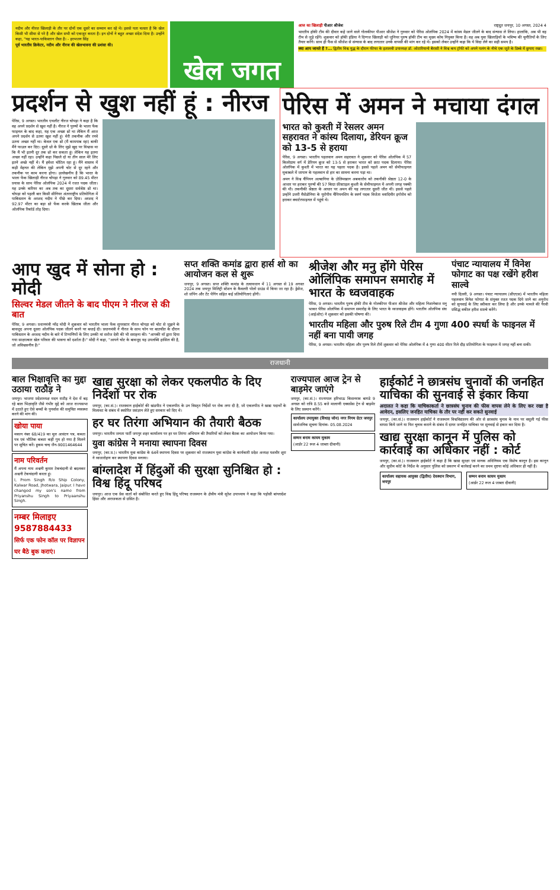नदीम और नीरज खिलाड़ी के तौर पर दोनों एक दूसरे का सम्मान कर रहे थे। इससे पता चलता है कि खेल किसी भी सीमा से परे है और खेल सभी को एकजुट करता है। इन दोनों ने बहुत अच्छा संदेश दिया है। उन्होंने कहा, "यह भारत-पाकिस्तान जैसा है। - हरभजन सिंह
पूर्व भारतीय क्रिकेटर, नदीम और नीरज की खेलभावना की प्रशंसा की।
खेल जगत
आज का खिलाड़ी पीआर श्रीजेश राष्ट्रदूत जयपुर, 10 अगस्त, 2024 4
भारतीय हॉकी टीम की दीवार कहे जाने वाले गोलकीपर पीआर श्रीजेश ने गुरुवार को पेरिस ओलंपिक 2024 में कांस्य मेडल जीतने के बाद संन्यास ले लिया। हालांकि, अब भी वह टीम से जुड़े रहेंगे। शुक्रवार को हॉकी इंडिया ने दिग्गज खिलाड़ी को जूनियर पुरुष हॉकी टीम का मुख्य कोच नियुक्त किया है। वह अब युवा खिलाड़ियों के भविष्य की चुनौतियों के लिए तैयार करेंगे। साथ ही फैंस से श्रीजेश से संन्यास के बाद लगातार उनके वापसी की मांग कर रहे थे। इसको लेकर उन्होंने कहा कि ये विदा लेने का सही समय है।
क्या आप जानते हैं ?... द्वितीय विश्व युद्ध के दौरान फीफा के इतालवी उपाध्यक्ष डॉ. ओटारियानो बैरासी ने विश्व कप ट्रॉफी को अपने पलंग के नीचे एक जूते के डिब्बे में छुपाए रखा।
प्रदर्शन से खुश नहीं हूं : नीरज
पेरिस, 9 अगस्त। भारतीय एथलीट नीरज चोपड़ा ने कहा है कि वह अपने प्रदर्शन से खुश नहीं है। नीरज ने पुरुषों के भाला फेंक फाइनल के बाद कहा, यह एक अच्छा थ्रो था लेकिन मैं आज अपने प्रदर्शन से उतना खुश नहीं हूं। मेरी तकनीक और रनवे उतना अच्छा नहीं था। केवल एक थ्रो (मैं कामयाब रहा) बाकी मैंने फाउल कर दिए। दूसरे थ्रो के लिए मुझे खुद पर विश्वास था कि मैं भी इतनी दूर तक थ्रो कर सकता हूं। लेकिन यह इतना अच्छा नहीं रहा। उन्होंने कहा पिछले दो या तीन साल मेरे लिए इतने अच्छे नहीं थे। मैं हमेशा चोटिल रहा हूं। मैंने वास्तव में कड़ी मेहनत की लेकिन मुझे अपनी चोट से दूर रहने और तकनीक पर काम करना होगा। उल्लेखनीय है कि भारत के भाला फेंक खिलाड़ी नीरज चोपड़ा ने गुरुवार को 89.45 मीटर प्रयास के साथ पेरिस ओलंपिक 2024 में रजत पदक जीता। यह उनके करियर का अब तक का दूसरा सर्वश्रेष्ठ थ्रो था। चोपड़ा को पहली बार किसी सीनियर अंतरराष्ट्रीय प्रतियोगिता में पाकिस्तान के अरशद नदीम ने पीछे कर दिया। अरशद ने 92.97 मीटर का बड़ा थ्रो फेंक करके खिताब जीता और ओलंपिक रिकॉर्ड तोड़ दिया।
पेरिस में अमन ने मचाया दंगल
भारत को कुश्ती में रेसलर अमन सहरावत ने कांस्य दिलाया, डेरियन क्रूज को 13-5 से हराया
पेरिस, 9 अगस्त। भारतीय पहलवान अमन सहरावत ने शुक्रवार को पेरिस ओलंपिक में 57 किलोग्राम वर्ग में डेरियन क्रूज को 13-5 से हराकर भारत को छठा पदक दिलाया। पेरिस ओलंपिक में कुश्ती में भारत का यह पहला पदक है। इससे पहले अमन को सेमीफाइनल मुकाबले में जापान के पहलवान से हार का सामना करना पड़ा था।
अमन ने विश्व चैंपियन अल्बानिया के ज़ेलिमखान अबकारोव को तकनीकी श्रेष्ठता 12-0 के आधार पर हराकर पुरुषों की 57 किग्रा फ्रीस्टाइल कुश्ती के सेमीफाइनल में अपनी जगह पक्की की थी। तकनीकी श्रेष्ठता के आधार पर अमन की यह लगातार दूसरी जीत थी। इससे पहले उन्होंने उत्तरी मैसेडोनिया के यूरोपीय चैंपियनशिप के स्वर्ण पदक विजेता व्लादिमीर इगोरोव को हराकर क्वार्टरफाइनल में पहुंचे थे।
आप खुद में सोना हो : मोदी
सिल्वर मेडल जीतने के बाद पीएम ने नीरज से की बात
पेरिस, 9 अगस्त। प्रधानमंत्री नरेंद्र मोदी ने शुक्रवार को भारतीय भाला फेंक सुपरस्टार नीरज चोपड़ा को चोट से जूझने के बावजूद अपना दूसरा ओलंपिक पदक जीतने करने पर बधाई दी। प्रधानमंत्री ने नीरज के साथ फोन पर बातचीत के दौरान पाकिस्तान के अरशद नदीम के बारे में टिप्पणियों के लिए उनकी मां सरोज देवी की भी सराहना की। "आपकी माँ द्वारा दिया गया साक्षात्कार खेल परिवार की भावना को दर्शाता है।" मोदी ने कहा, "आपने चोट के बावजूद यह उपलब्धि हासिल की है, जो अविश्वसनीय है।"
सप्त शक्ति कमांड द्वारा हार्स शो का आयोजन कल से शुरू
जयपुर, 9 अगस्त। सप्त शक्ति कमांड के तत्वावधान में 11 अगस्त से 19 अगस्त 2024 तक जयपुर मिलिट्री स्टेशन के कैवलरी पोलो ग्राउंड में किया जा रहा है। ड्रेसेज, शो जंपिंग और टेंट पेगिंग सहित कई प्रतियोगिताएं होंगी।
श्रीजेश और मनु होंगे पेरिस ओलिंपिक समापन समारोह में भारत के ध्वजवाहक
पेरिस, 9 अगस्त। भारतीय पुरुष हॉकी टीम के गोलकीपर पीआर श्रीजेश और महिला निशानेबाज मनु भाकर पेरिस ओलंपिक में समापन समारोह के लिए भारत के ध्वजवाहक होंगे। भारतीय ओलंपिक संघ (आईओए) ने शुक्रवार को इसकी घोषणा की।
पंचाट न्यायालय में विनेश फोगाट का पक्ष रखेंगे हरीश साल्वे
नयी दिल्ली, 9 अगस्त। पंचाट न्यायालय (सीएएस) में भारतीय महिला पहलवान विनेश फोगाट के संयुक्त रजत पदक दिये जाने का अनुरोध को सुनवाई के लिए स्वीकार कर लिया है और उनके मामले की पैरवी प्रसिद्ध वकील हरीश साल्वे करेंगे।
भारतीय महिला और पुरुष रिले टीम 4 गुणा 400 स्पर्धा के फाइनल में नहीं बना पायी जगह
पेरिस, 9 अगस्त। भारतीय महिला और पुरुष रिले टीमें शुक्रवार को पेरिस ओलंपिक में 4 गुणा 400 मीटर रिले दौड़ प्रतियोगिता के फाइनल में जगह नहीं बना सकी।
राजधानी
बाल भिक्षावृत्ति का मुद्दा उठाया राठौड़ ने
जयपुर। भाजपा प्रदेशाध्यक्ष मदन राठौड़ ने देश में बढ़ रहे बाल भिक्षावृति जैसे गंभीर मुद्दे को आज राज्यसभा में उठाते हुए ऐसे बच्चों के पुनर्वास की समुचित व्यवस्था करने की मांग की।
खोया पाया
मकान नंबर 68/419 का मूल आवंटन पत्र, कब्जा पत्र एवं भौतिक कब्जा कहीं गुम हो गया है मिलने पर सूचित करें। हुकम चन्द जैन-9001464644
नाम परिवर्तन
मैं अपना नाम अश्वनी कुमार टेकचंदानी से बदलकर अश्वनी टेकचंदानी करता हूं।
I, Prem Singh R/o Ship Colony, Kalwar Road, Jhotwara, Jaipur. I have changed my son's name from Priyanshu Singh to Priyaanshu Singh.
नम्बर मिलाइए 9587884433
सिर्फ एक फोन कॉल पर विज्ञापन घर बैठे बुक कराएं।
खाद्य सुरक्षा को लेकर एकलपीठ के दिए निर्देशों पर रोक
जयपुर, (का.सं.)। राजस्थान हाईकोर्ट की खंडपीठ ने एकलपीठ के उन विस्तृत निर्देशों पर रोक लगा दी है, जो एकलपीठ ने खाद्य पदार्थों के मिलावट के संबंध में स्वप्रेरित प्रसंज्ञान लेते हुए सरकार को दिए थे।
हर घर तिरंगा अभियान की तैयारी बैठक
जयपुर। भारतीय जनता पार्टी जयपुर शहर कार्यालय पर हर घर तिरंगा अभियान की तैयारियों को लेकर बैठक का आयोजन किया गया।
युवा कांग्रेस ने मनाया स्थापना दिवस
जयपुर, (का.प्र.)। भारतीय युवा कांग्रेस के 64वें स्थापना दिवस पर शुक्रवार को राजस्थान युवा कांग्रेस के कार्यकारी प्रदेश अध्यक्ष यशवीर शूरा ने ध्वजारोहण कर स्थापना दिवस मनाया।
बांग्लादेश में हिंदुओं की सुरक्षा सुनिश्चित हो : विश्व हिंदू परिषद
जयपुर। आज एक प्रेस वार्ता को संबोधित करते हुए विश्व हिंदू परिषद राजस्थान के क्षेत्रीय मंत्री सुरेश उपाध्याय ने कहा कि पड़ोसी बांग्लादेश हिंसा और अराजकता से ग्रसित है।
राज्यपाल आज ट्रेन से बाड़मेर जाएंगे
जयपुर, (का.सं.)। राज्यपाल हरिभाऊ किसनराव बागडे 9 अगस्त को रात्रि 8.55 बजे मालाणी एक्सप्रेस ट्रेन से बाड़मेर के लिए प्रस्थान करेंगे।
कार्यालय उपायुक्त (विधाड़ जोन) नगर निगम ग्रेटर जयपुर
सार्वजनिक सूचना दिनांक- 05.08.2024
सम्मन बनाम कायम मुकाम
(आर्डर 22 रूल 4 जाब्ता दीवानी)
हाईकोर्ट ने छात्रसंघ चुनावों की जनहित याचिका की सुनवाई से इंकार किया
अदालत ने कहा कि याचिकाकर्ता ने छात्रसंघ चुनाव की फीस वापस लेने के लिए कर रखा है आवेदन, इसलिए जनहित याचिका के तौर पर नहीं कर सकते सुनवाई
जयपुर, (का.सं.)। राजस्थान हाईकोर्ट ने राजस्थान विश्वविद्यालय की ओर से छात्रसंघ चुनाव के नाम पर वसूली गई फीस वापस किये जाने या फिर चुनाव कराने के संबंध में दायर जनहित याचिका पर सुनवाई से इंकार कर दिया है।
खाद्य सुरक्षा कानून में पुलिस को कार्रवाई का अधिकार नहीं : कोर्ट
जयपुर, (का.सं.)। राजस्थान हाईकोर्ट ने कहा है कि खाद्य सुरक्षा एवं मानक अधिनियम एक विशेष कानून है। इस कानून और सुप्रीम कोर्ट के निर्देश के अनुसार पुलिस को प्रकरण में कार्रवाई करने का प्रथम दृष्टया कोई अधिकार ही नहीं है।
कार्यालय सहायक आयुक्त (द्वितीय) देवस्थान विभाग, जयपुर
सम्मन बनाम कायम मुकाम
(आर्डर 22 रूल 4 जाब्ता दीवानी)